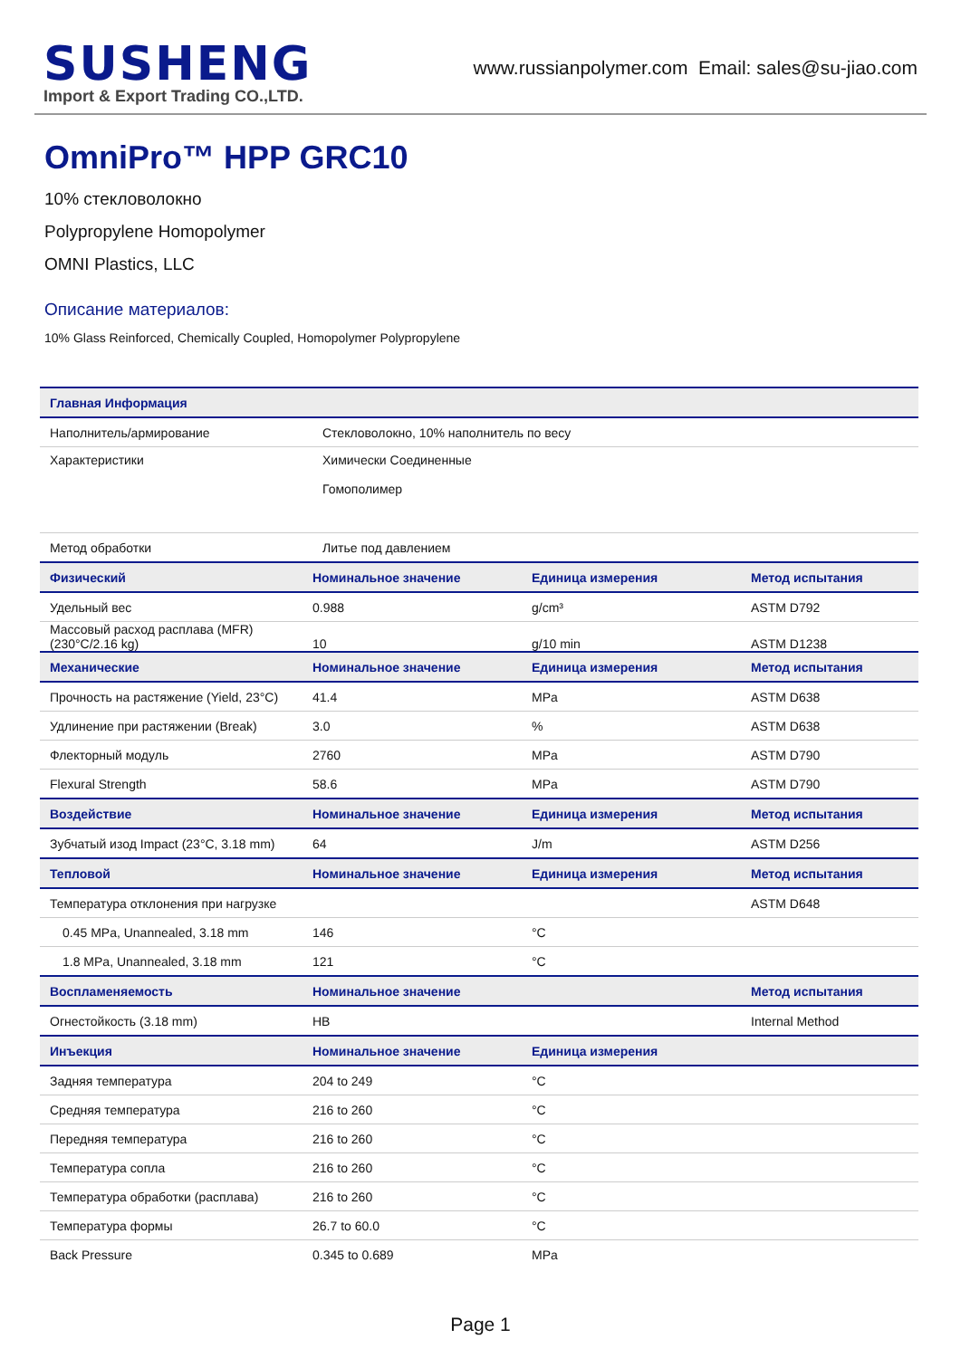SUSHENG
Import & Export Trading CO.,LTD.
www.russianpolymer.com Email: sales@su-jiao.com
OmniPro™ HPP GRC10
10% стекловолокно
Polypropylene Homopolymer
OMNI Plastics, LLC
Описание материалов:
10% Glass Reinforced, Chemically Coupled, Homopolymer Polypropylene
| Главная Информация | | | |
| --- | --- | --- | --- |
| Наполнитель/армирование | Стекловолокно, 10% наполнитель по весу | | |
| Характеристики | Химически Соединенные Гомополимер | | |
| Метод обработки | Литье под давлением | | |
| Физический | Номинальное значение | Единица измерения | Метод испытания |
| Удельный вес | 0.988 | g/cm³ | ASTM D792 |
| Массовый расход расплава (MFR) (230°C/2.16 kg) | 10 | g/10 min | ASTM D1238 |
| Механические | Номинальное значение | Единица измерения | Метод испытания |
| Прочность на растяжение (Yield, 23°C) | 41.4 | MPa | ASTM D638 |
| Удлинение при растяжении (Break) | 3.0 | % | ASTM D638 |
| Флекторный модуль | 2760 | MPa | ASTM D790 |
| Flexural Strength | 58.6 | MPa | ASTM D790 |
| Воздействие | Номинальное значение | Единица измерения | Метод испытания |
| Зубчатый изод Impact (23°C, 3.18 mm) | 64 | J/m | ASTM D256 |
| Тепловой | Номинальное значение | Единица измерения | Метод испытания |
| Температура отклонения при нагрузке | | | ASTM D648 |
| 0.45 MPa, Unannealed, 3.18 mm | 146 | °C | |
| 1.8 MPa, Unannealed, 3.18 mm | 121 | °C | |
| Воспламеняемость | Номинальное значение | | Метод испытания |
| Огнестойкость (3.18 mm) | HB | | Internal Method |
| Инъекция | Номинальное значение | Единица измерения | |
| Задняя температура | 204 to 249 | °C | |
| Средняя температура | 216 to 260 | °C | |
| Передняя температура | 216 to 260 | °C | |
| Температура сопла | 216 to 260 | °C | |
| Температура обработки (расплава) | 216 to 260 | °C | |
| Температура формы | 26.7 to 60.0 | °C | |
| Back Pressure | 0.345 to 0.689 | MPa | |
Page 1